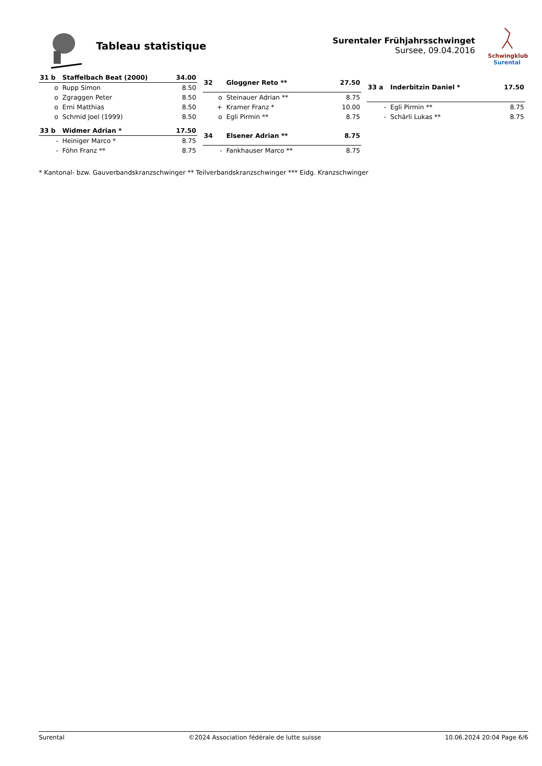Tableau statistique
Surentaler Frühjahrsschwinget
Sursee, 09.04.2016
Schwingklub
Surental
| 31 b | Staffelbach Beat (2000) | 34.00 |
| --- | --- | --- |
| o | Rupp Simon | 8.50 |
| o | Zgraggen Peter | 8.50 |
| o | Erni Matthias | 8.50 |
| o | Schmid Joel (1999) | 8.50 |
| 32 | Gloggner Reto ** | 27.50 |
| --- | --- | --- |
| o | Steinauer Adrian ** | 8.75 |
| + | Kramer Franz * | 10.00 |
| o | Egli Pirmin ** | 8.75 |
| 33 a | Inderbitzin Daniel * | 17.50 |
| --- | --- | --- |
| - | Egli Pirmin ** | 8.75 |
| - | Schärli Lukas ** | 8.75 |
| 33 b | Widmer Adrian * | 17.50 |
| --- | --- | --- |
| - | Heiniger Marco * | 8.75 |
| - | Föhn Franz ** | 8.75 |
| 34 | Elsener Adrian ** | 8.75 |
| --- | --- | --- |
| - | Fankhauser Marco ** | 8.75 |
* Kantonal- bzw. Gauverbandskranzschwinger ** Teilverbandskranzschwinger *** Eidg. Kranzschwinger
Surental ©2024 Association fédérale de lutte suisse 10.06.2024 20:04 Page 6/6